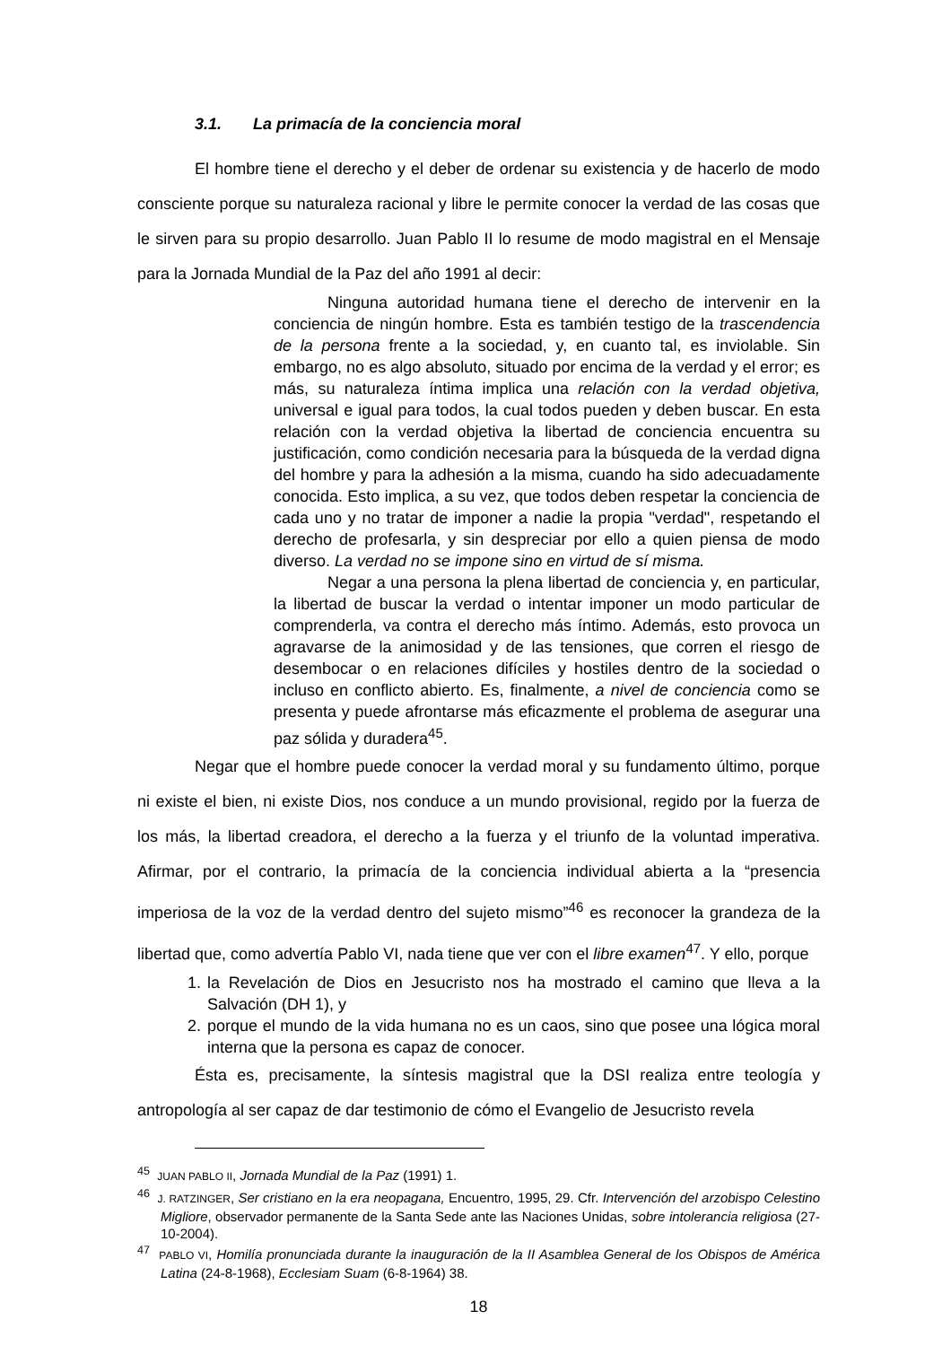3.1. La primacía de la conciencia moral
El hombre tiene el derecho y el deber de ordenar su existencia y de hacerlo de modo consciente porque su naturaleza racional y libre le permite conocer la verdad de las cosas que le sirven para su propio desarrollo. Juan Pablo II lo resume de modo magistral en el Mensaje para la Jornada Mundial de la Paz del año 1991 al decir:
Ninguna autoridad humana tiene el derecho de intervenir en la conciencia de ningún hombre. Esta es también testigo de la trascendencia de la persona frente a la sociedad, y, en cuanto tal, es inviolable. Sin embargo, no es algo absoluto, situado por encima de la verdad y el error; es más, su naturaleza íntima implica una relación con la verdad objetiva, universal e igual para todos, la cual todos pueden y deben buscar. En esta relación con la verdad objetiva la libertad de conciencia encuentra su justificación, como condición necesaria para la búsqueda de la verdad digna del hombre y para la adhesión a la misma, cuando ha sido adecuadamente conocida. Esto implica, a su vez, que todos deben respetar la conciencia de cada uno y no tratar de imponer a nadie la propia "verdad", respetando el derecho de profesarla, y sin despreciar por ello a quien piensa de modo diverso. La verdad no se impone sino en virtud de sí misma.
Negar a una persona la plena libertad de conciencia y, en particular, la libertad de buscar la verdad o intentar imponer un modo particular de comprenderla, va contra el derecho más íntimo. Además, esto provoca un agravarse de la animosidad y de las tensiones, que corren el riesgo de desembocar o en relaciones difíciles y hostiles dentro de la sociedad o incluso en conflicto abierto. Es, finalmente, a nivel de conciencia como se presenta y puede afrontarse más eficazmente el problema de asegurar una paz sólida y duradera<sup>45</sup>.
Negar que el hombre puede conocer la verdad moral y su fundamento último, porque ni existe el bien, ni existe Dios, nos conduce a un mundo provisional, regido por la fuerza de los más, la libertad creadora, el derecho a la fuerza y el triunfo de la voluntad imperativa. Afirmar, por el contrario, la primacía de la conciencia individual abierta a la “presencia imperiosa de la voz de la verdad dentro del sujeto mismo”<sup>46</sup> es reconocer la grandeza de la libertad que, como advertía Pablo VI, nada tiene que ver con el libre examen<sup>47</sup>. Y ello, porque
1. la Revelación de Dios en Jesucristo nos ha mostrado el camino que lleva a la Salvación (DH 1), y
2. porque el mundo de la vida humana no es un caos, sino que posee una lógica moral interna que la persona es capaz de conocer.
Ésta es, precisamente, la síntesis magistral que la DSI realiza entre teología y antropología al ser capaz de dar testimonio de cómo el Evangelio de Jesucristo revela
<sup>45</sup> JUAN PABLO II, Jornada Mundial de la Paz (1991) 1.
<sup>46</sup> J. RATZINGER, Ser cristiano en la era neopagana, Encuentro, 1995, 29. Cfr. Intervención del arzobispo Celestino Migliore, observador permanente de la Santa Sede ante las Naciones Unidas, sobre intolerancia religiosa (27-10-2004).
<sup>47</sup> PABLO VI, Homilía pronunciada durante la inauguración de la II Asamblea General de los Obispos de América Latina (24-8-1968), Ecclesiam Suam (6-8-1964) 38.
18